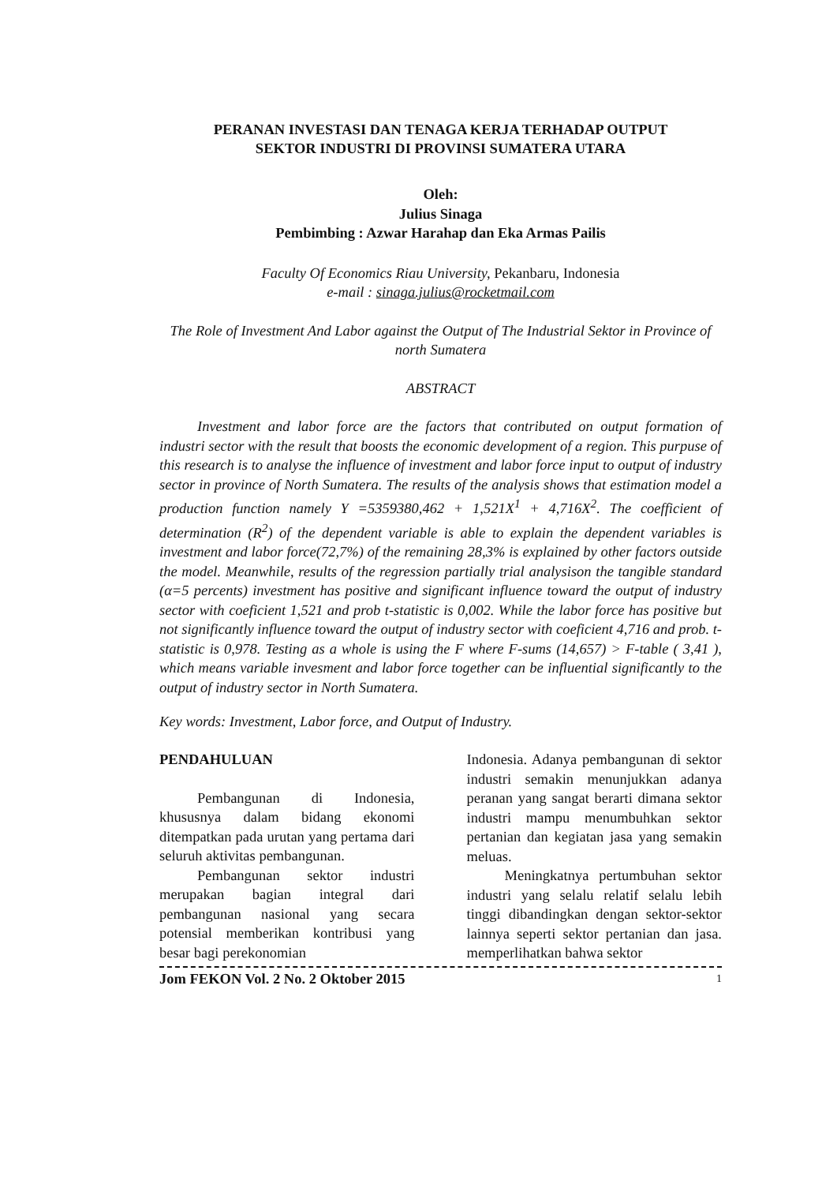PERANAN INVESTASI DAN TENAGA KERJA TERHADAP OUTPUT
SEKTOR INDUSTRI DI PROVINSI SUMATERA UTARA
Oleh:
Julius Sinaga
Pembimbing : Azwar Harahap dan Eka Armas Pailis
Faculty Of Economics Riau University, Pekanbaru, Indonesia
e-mail : sinaga.julius@rocketmail.com
The Role of Investment And Labor against the Output of The Industrial Sektor in Province of north Sumatera
ABSTRACT
Investment and labor force are the factors that contributed on output formation of industri sector with the result that boosts the economic development of a region. This purpuse of this research is to analyse the influence of investment and labor force input to output of industry sector in province of North Sumatera. The results of the analysis shows that estimation model a production function namely Y =5359380,462 + 1,521X<sup>1</sup> + 4,716X<sup>2</sup>. The coefficient of determination (R<sup>2</sup>) of the dependent variable is able to explain the dependent variables is investment and labor force(72,7%) of the remaining 28,3% is explained by other factors outside the model. Meanwhile, results of the regression partially trial analysison the tangible standard (α=5 percents) investment has positive and significant influence toward the output of industry sector with coeficient 1,521 and prob t-statistic is 0,002. While the labor force has positive but not significantly influence toward the output of industry sector with coeficient 4,716 and prob. t-statistic is 0,978. Testing as a whole is using the F where F-sums (14,657) > F-table ( 3,41 ), which means variable invesment and labor force together can be influential significantly to the output of industry sector in North Sumatera.
Key words: Investment, Labor force, and Output of Industry.
PENDAHULUAN
Pembangunan di Indonesia, khususnya dalam bidang ekonomi ditempatkan pada urutan yang pertama dari seluruh aktivitas pembangunan.
Pembangunan sektor industri merupakan bagian integral dari pembangunan nasional yang secara potensial memberikan kontribusi yang besar bagi perekonomian
Indonesia. Adanya pembangunan di sektor industri semakin menunjukkan adanya peranan yang sangat berarti dimana sektor industri mampu menumbuhkan sektor pertanian dan kegiatan jasa yang semakin meluas.
Meningkatnya pertumbuhan sektor industri yang selalu relatif selalu lebih tinggi dibandingkan dengan sektor-sektor lainnya seperti sektor pertanian dan jasa. memperlihatkan bahwa sektor
Jom FEKON Vol. 2 No. 2 Oktober 2015 1